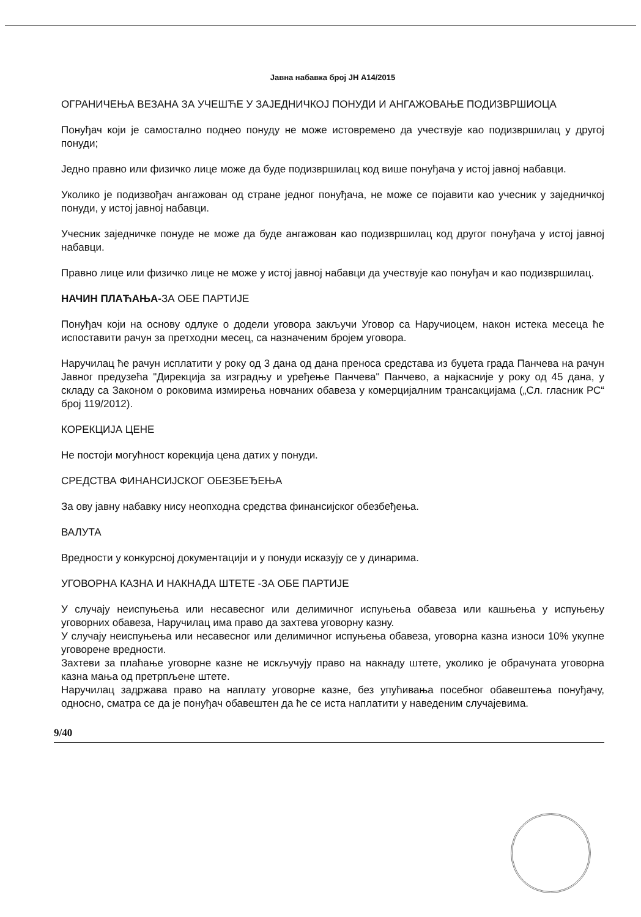Јавна набавка број ЈН А14/2015
ОГРАНИЧЕЊА ВЕЗАНА ЗА УЧЕШЋЕ У ЗАЈЕДНИЧКОЈ ПОНУДИ И АНГАЖОВАЊЕ ПОДИЗВРШИОЦА
Понуђач који је самостално поднео понуду не може истовремено да учествује као подизвршилац у другој понуди;
Једно правно или физичко лице може да буде подизвршилац код више понуђача у истој јавној набавци.
Уколико је подизвођач ангажован од стране једног понуђача, не може се појавити као учесник у заједничкој понуди, у истој јавној набавци.
Учесник заједничке понуде не може да буде ангажован као подизвршилац код другог понуђача у истој јавној набавци.
Правно лице или физичко лице не може у истој јавној набавци да учествује као понуђач и као подизвршилац.
НАЧИН ПЛАЋАЊА-ЗА ОБЕ ПАРТИЈЕ
Понуђач који на основу одлуке о додели уговора закључи Уговор са Наручиоцем, након истека месеца ће испоставити рачун за претходни месец, са назначеним бројем уговора.
Наручилац ће рачун исплатити у року од 3 дана од дана преноса средстава из буџета града Панчева на рачун Јавног предузећа "Дирекција за изградњу и уређење Панчева" Панчево, а најкасније у року од 45 дана, у складу са Законом о роковима измирења новчаних обавеза у комерцијалним трансакцијама („Сл. гласник РС“ број 119/2012).
КОРЕКЦИЈА ЦЕНЕ
Не постоји могућност корекција цена датих у понуди.
СРЕДСТВА ФИНАНСИЈСКОГ ОБЕЗБЕЂЕЊА
За ову јавну набавку нису неопходна средства финансијског обезбеђења.
ВАЛУТА
Вредности у конкурсној документацији и у понуди исказују се у динарима.
УГОВОРНА КАЗНА И НАКНАДА ШТЕТЕ -ЗА ОБЕ ПАРТИЈЕ
У случају неиспуњења или несавесног или делимичног испуњења обавеза или кашњења у испуњењу уговорних обавеза, Наручилац има право да захтева уговорну казну.
У случају неиспуњења или несавесног или делимичног испуњења обавеза, уговорна казна износи 10% укупне уговорене вредности.
Захтеви за плаћање уговорне казне не искључују право на накнаду штете, уколико је обрачуната уговорна казна мања од претрпљене штете.
Наручилац задржава право на наплату уговорне казне, без упућивања посебног обавештења понуђачу, односно, сматра се да је понуђач обавештен да ће се иста наплатити у наведеним случајевима.
9/40